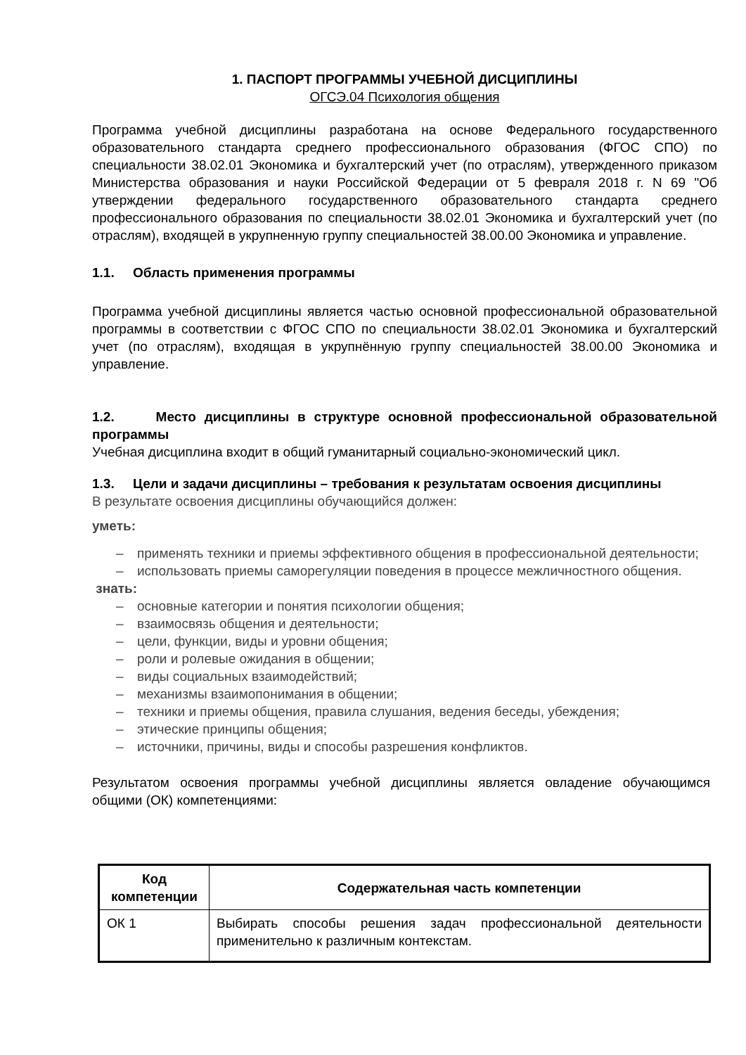1. ПАСПОРТ ПРОГРАММЫ УЧЕБНОЙ ДИСЦИПЛИНЫ
ОГСЭ.04 Психология общения
Программа учебной дисциплины разработана на основе Федерального государственного образовательного стандарта среднего профессионального образования (ФГОС СПО) по специальности 38.02.01 Экономика и бухгалтерский учет (по отраслям), утвержденного приказом Министерства образования и науки Российской Федерации от 5 февраля 2018 г. N 69 "Об утверждении федерального государственного образовательного стандарта среднего профессионального образования по специальности 38.02.01 Экономика и бухгалтерский учет (по отраслям), входящей в укрупненную группу специальностей 38.00.00 Экономика и управление.
1.1. Область применения программы
Программа учебной дисциплины является частью основной профессиональной образовательной программы в соответствии с ФГОС СПО по специальности 38.02.01 Экономика и бухгалтерский учет (по отраслям), входящая в укрупнённую группу специальностей 38.00.00 Экономика и управление.
1.2. Место дисциплины в структуре основной профессиональной образовательной программы
Учебная дисциплина входит в общий гуманитарный социально-экономический цикл.
1.3. Цели и задачи дисциплины – требования к результатам освоения дисциплины
В результате освоения дисциплины обучающийся должен:
уметь:
– применять техники и приемы эффективного общения в профессиональной деятельности;
– использовать приемы саморегуляции поведения в процессе межличностного общения.
знать:
– основные категории и понятия психологии общения;
– взаимосвязь общения и деятельности;
– цели, функции, виды и уровни общения;
– роли и ролевые ожидания в общении;
– виды социальных взаимодействий;
– механизмы взаимопонимания в общении;
– техники и приемы общения, правила слушания, ведения беседы, убеждения;
– этические принципы общения;
– источники, причины, виды и способы разрешения конфликтов.
Результатом освоения программы учебной дисциплины является овладение обучающимся общими (ОК) компетенциями:
| Код компетенции | Содержательная часть компетенции |
| --- | --- |
| ОК 1 | Выбирать способы решения задач профессиональной деятельности применительно к различным контекстам. |